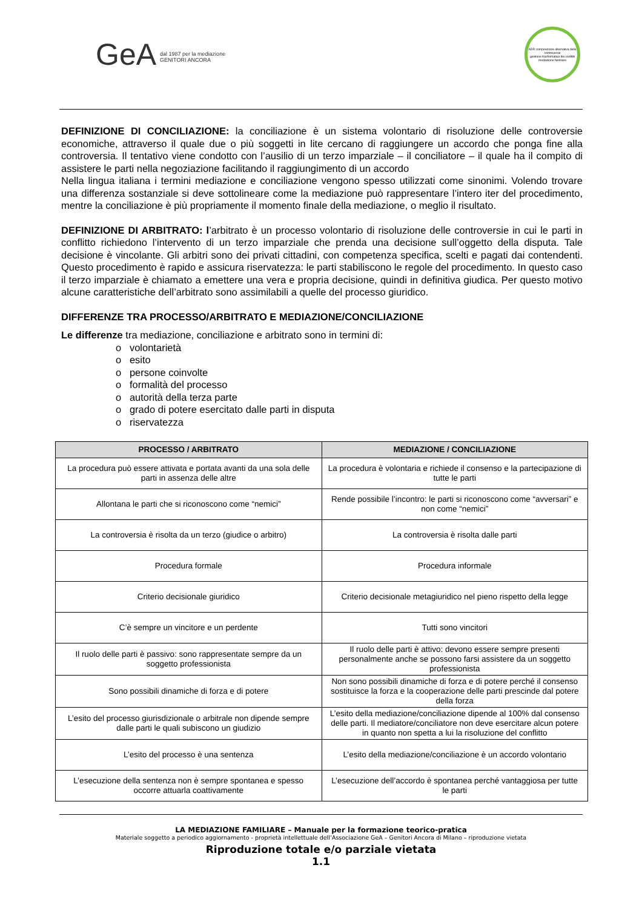GeA dal 1987 per la mediazione
GENITORI ANCORA
ADR composizione alternativa delle controversie
gestione trasformativa dei conflitti
mediazione familiare
DEFINIZIONE DI CONCILIAZIONE: la conciliazione è un sistema volontario di risoluzione delle controversie economiche, attraverso il quale due o più soggetti in lite cercano di raggiungere un accordo che ponga fine alla controversia. Il tentativo viene condotto con l’ausilio di un terzo imparziale – il conciliatore – il quale ha il compito di assistere le parti nella negoziazione facilitando il raggiungimento di un accordo
Nella lingua italiana i termini mediazione e conciliazione vengono spesso utilizzati come sinonimi. Volendo trovare una differenza sostanziale si deve sottolineare come la mediazione può rappresentare l’intero iter del procedimento, mentre la conciliazione è più propriamente il momento finale della mediazione, o meglio il risultato.
DEFINIZIONE DI ARBITRATO: l’arbitrato è un processo volontario di risoluzione delle controversie in cui le parti in conflitto richiedono l’intervento di un terzo imparziale che prenda una decisione sull’oggetto della disputa. Tale decisione è vincolante. Gli arbitri sono dei privati cittadini, con competenza specifica, scelti e pagati dai contendenti. Questo procedimento è rapido e assicura riservatezza: le parti stabiliscono le regole del procedimento. In questo caso il terzo imparziale è chiamato a emettere una vera e propria decisione, quindi in definitiva giudica. Per questo motivo alcune caratteristiche dell’arbitrato sono assimilabili a quelle del processo giuridico.
DIFFERENZE TRA PROCESSO/ARBITRATO E MEDIAZIONE/CONCILIAZIONE
Le differenze tra mediazione, conciliazione e arbitrato sono in termini di:
o volontarietà
o esito
o persone coinvolte
o formalità del processo
o autorità della terza parte
o grado di potere esercitato dalle parti in disputa
o riservatezza
| PROCESSO / ARBITRATO | MEDIAZIONE / CONCILIAZIONE |
| --- | --- |
| La procedura può essere attivata e portata avanti da una sola delle parti in assenza delle altre | La procedura è volontaria e richiede il consenso e la partecipazione di tutte le parti |
| Allontana le parti che si riconoscono come “nemici” | Rende possibile l’incontro: le parti si riconoscono come “avversari” e non come “nemici” |
| La controversia è risolta da un terzo (giudice o arbitro) | La controversia è risolta dalle parti |
| Procedura formale | Procedura informale |
| Criterio decisionale giuridico | Criterio decisionale metagiuridico nel pieno rispetto della legge |
| C’è sempre un vincitore e un perdente | Tutti sono vincitori |
| Il ruolo delle parti è passivo: sono rappresentate sempre da un soggetto professionista | Il ruolo delle parti è attivo: devono essere sempre presenti personalmente anche se possono farsi assistere da un soggetto professionista |
| Sono possibili dinamiche di forza e di potere | Non sono possibili dinamiche di forza e di potere perché il consenso sostituisce la forza e la cooperazione delle parti prescinde dal potere della forza |
| L’esito del processo giurisdizionale o arbitrale non dipende sempre dalle parti le quali subiscono un giudizio | L’esito della mediazione/conciliazione dipende al 100% dal consenso delle parti. Il mediatore/conciliatore non deve esercitare alcun potere in quanto non spetta a lui la risoluzione del conflitto |
| L’esito del processo è una sentenza | L’esito della mediazione/conciliazione è un accordo volontario |
| L’esecuzione della sentenza non è sempre spontanea e spesso occorre attuarla coattivamente | L’esecuzione dell’accordo è spontanea perché vantaggiosa per tutte le parti |
LA MEDIAZIONE FAMILIARE – Manuale per la formazione teorico-pratica
Materiale soggetto a periodico aggiornamento - proprietà intellettuale dell’Associazione GeA – Genitori Ancora di Milano – riproduzione vietata
Riproduzione totale e/o parziale vietata
1.1